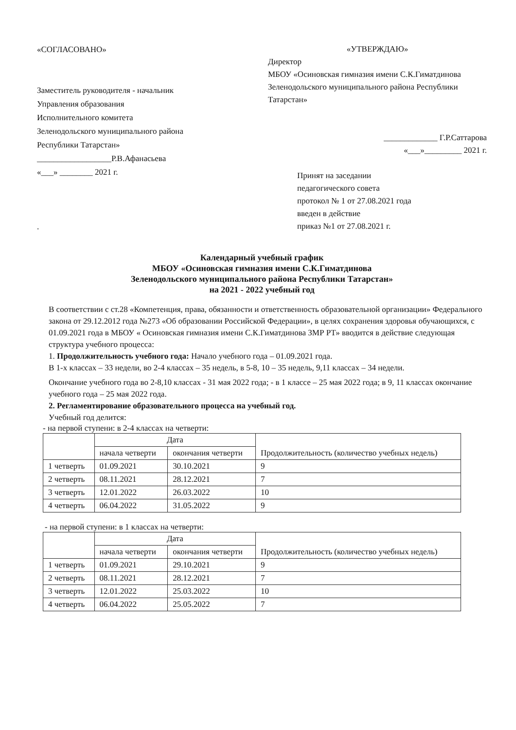«СОГЛАСОВАНО»
Заместитель руководителя - начальник
Управления образования
Исполнительного комитета
Зеленодольского муниципального района
Республики Татарстан»
__________________Р.В.Афанасьева
«___» ________ 2021 г.
.
«УТВЕРЖДАЮ»
Директор
МБОУ «Осиновская гимназия имени С.К.Гиматдинова Зеленодольского муниципального района Республики Татарстан»
_____________ Г.Р.Саттарова
«___»_________ 2021 г.
Принят на заседании
педагогического совета
протокол № 1 от 27.08.2021 года
введен в действие
приказ №1 от 27.08.2021 г.
Календарный учебный график
МБОУ «Осиновская гимназия имени С.К.Гиматдинова
Зеленодольского муниципального района Республики Татарстан»
на 2021 - 2022 учебный год
В соответствии с ст.28 «Компетенция, права, обязанности и ответственность образовательной организации» Федерального закона от 29.12.2012 года №273 «Об образовании Российской Федерации», в целях сохранения здоровья обучающихся, с 01.09.2021 года в МБОУ « Осиновская гимназия имени С.К.Гиматдинова ЗМР РТ» вводится в действие следующая структура учебного процесса:
1. Продолжительность учебного года: Начало учебного года – 01.09.2021 года.
В 1-х классах – 33 недели, во 2-4 классах – 35 недель, в 5-8, 10 – 35 недель, 9,11 классах – 34 недели.
Окончание учебного года во 2-8,10 классах - 31 мая 2022 года; - в 1 классе – 25 мая 2022 года; в 9, 11 классах окончание учебного года – 25 мая 2022 года.
2. Регламентирование образовательного процесса на учебный год.
Учебный год делится:
- на первой ступени: в 2-4 классах на четверти:
| | Дата | | Продолжительность (количество учебных недель) |
| --- | --- | --- | --- |
| | начала четверти | окончания четверти | |
| 1 четверть | 01.09.2021 | 30.10.2021 | 9 |
| 2 четверть | 08.11.2021 | 28.12.2021 | 7 |
| 3 четверть | 12.01.2022 | 26.03.2022 | 10 |
| 4 четверть | 06.04.2022 | 31.05.2022 | 9 |
- на первой ступени: в 1 классах на четверти:
| | Дата | | Продолжительность (количество учебных недель) |
| --- | --- | --- | --- |
| | начала четверти | окончания четверти | |
| 1 четверть | 01.09.2021 | 29.10.2021 | 9 |
| 2 четверть | 08.11.2021 | 28.12.2021 | 7 |
| 3 четверть | 12.01.2022 | 25.03.2022 | 10 |
| 4 четверть | 06.04.2022 | 25.05.2022 | 7 |